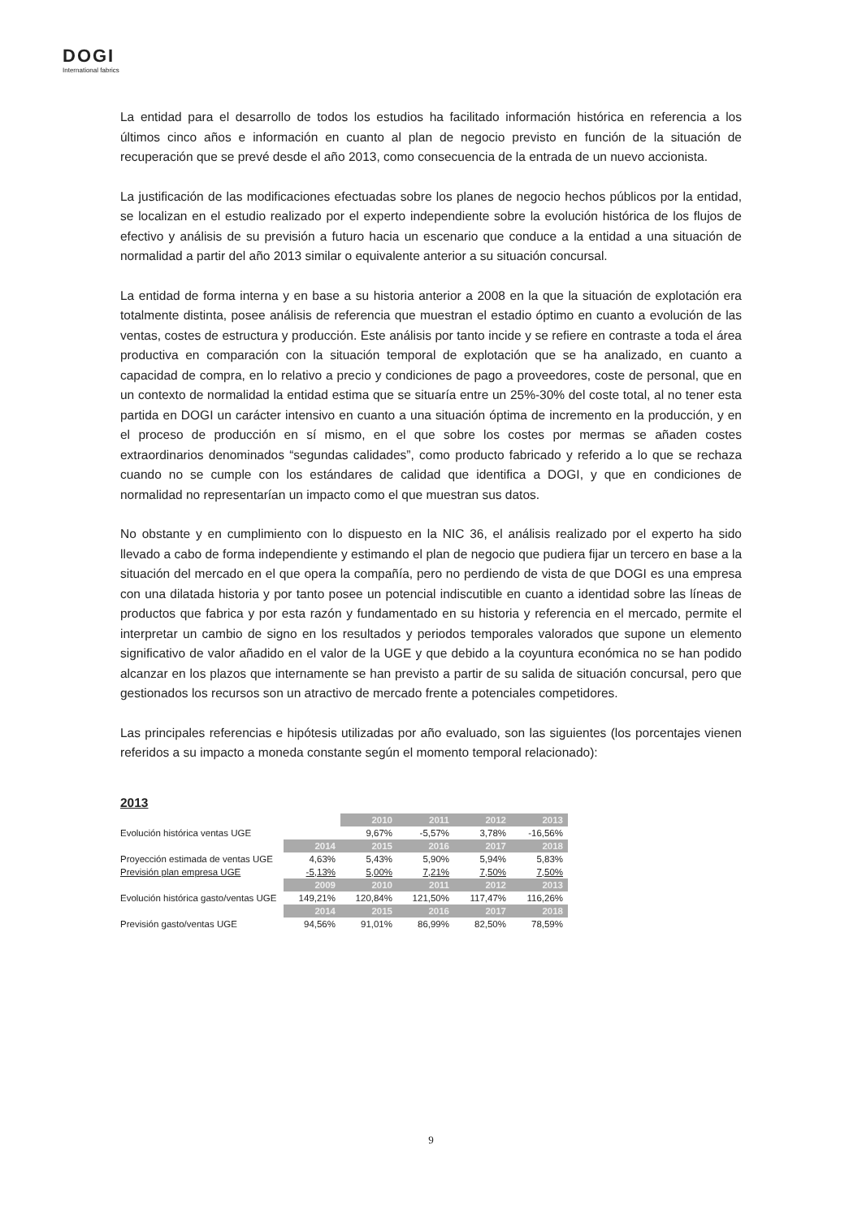DOGI
International fabrics
La entidad para el desarrollo de todos los estudios ha facilitado información histórica en referencia a los últimos cinco años e información en cuanto al plan de negocio previsto en función de la situación de recuperación que se prevé desde el año 2013, como consecuencia de la entrada de un nuevo accionista.
La justificación de las modificaciones efectuadas sobre los planes de negocio hechos públicos por la entidad, se localizan en el estudio realizado por el experto independiente sobre la evolución histórica de los flujos de efectivo y análisis de su previsión a futuro hacia un escenario que conduce a la entidad a una situación de normalidad a partir del año 2013 similar o equivalente anterior a su situación concursal.
La entidad de forma interna y en base a su historia anterior a 2008 en la que la situación de explotación era totalmente distinta, posee análisis de referencia que muestran el estadio óptimo en cuanto a evolución de las ventas, costes de estructura y producción. Este análisis por tanto incide y se refiere en contraste a toda el área productiva en comparación con la situación temporal de explotación que se ha analizado, en cuanto a capacidad de compra, en lo relativo a precio y condiciones de pago a proveedores, coste de personal, que en un contexto de normalidad la entidad estima que se situaría entre un 25%-30% del coste total, al no tener esta partida en DOGI un carácter intensivo en cuanto a una situación óptima de incremento en la producción, y en el proceso de producción en sí mismo, en el que sobre los costes por mermas se añaden costes extraordinarios denominados “segundas calidades”, como producto fabricado y referido a lo que se rechaza cuando no se cumple con los estándares de calidad que identifica a DOGI, y que en condiciones de normalidad no representarían un impacto como el que muestran sus datos.
No obstante y en cumplimiento con lo dispuesto en la NIC 36, el análisis realizado por el experto ha sido llevado a cabo de forma independiente y estimando el plan de negocio que pudiera fijar un tercero en base a la situación del mercado en el que opera la compañía, pero no perdiendo de vista de que DOGI es una empresa con una dilatada historia y por tanto posee un potencial indiscutible en cuanto a identidad sobre las líneas de productos que fabrica y por esta razón y fundamentado en su historia y referencia en el mercado, permite el interpretar un cambio de signo en los resultados y periodos temporales valorados que supone un elemento significativo de valor añadido en el valor de la UGE y que debido a la coyuntura económica no se han podido alcanzar en los plazos que internamente se han previsto a partir de su salida de situación concursal, pero que gestionados los recursos son un atractivo de mercado frente a potenciales competidores.
Las principales referencias e hipótesis utilizadas por año evaluado, son las siguientes (los porcentajes vienen referidos a su impacto a moneda constante según el momento temporal relacionado):
2013
| | | 2010 | 2011 | 2012 | 2013 |
| Evolución histórica ventas UGE | | 9,67% | -5,57% | 3,78% | -16,56% |
| | 2014 | 2015 | 2016 | 2017 | 2018 |
| Proyección estimada de ventas UGE | 4,63% | 5,43% | 5,90% | 5,94% | 5,83% |
| Previsión plan empresa UGE | -5,13% | 5,00% | 7,21% | 7,50% | 7,50% |
| | 2009 | 2010 | 2011 | 2012 | 2013 |
| Evolución histórica gasto/ventas UGE | 149,21% | 120,84% | 121,50% | 117,47% | 116,26% |
| | 2014 | 2015 | 2016 | 2017 | 2018 |
| Previsión gasto/ventas UGE | 94,56% | 91,01% | 86,99% | 82,50% | 78,59% |
9